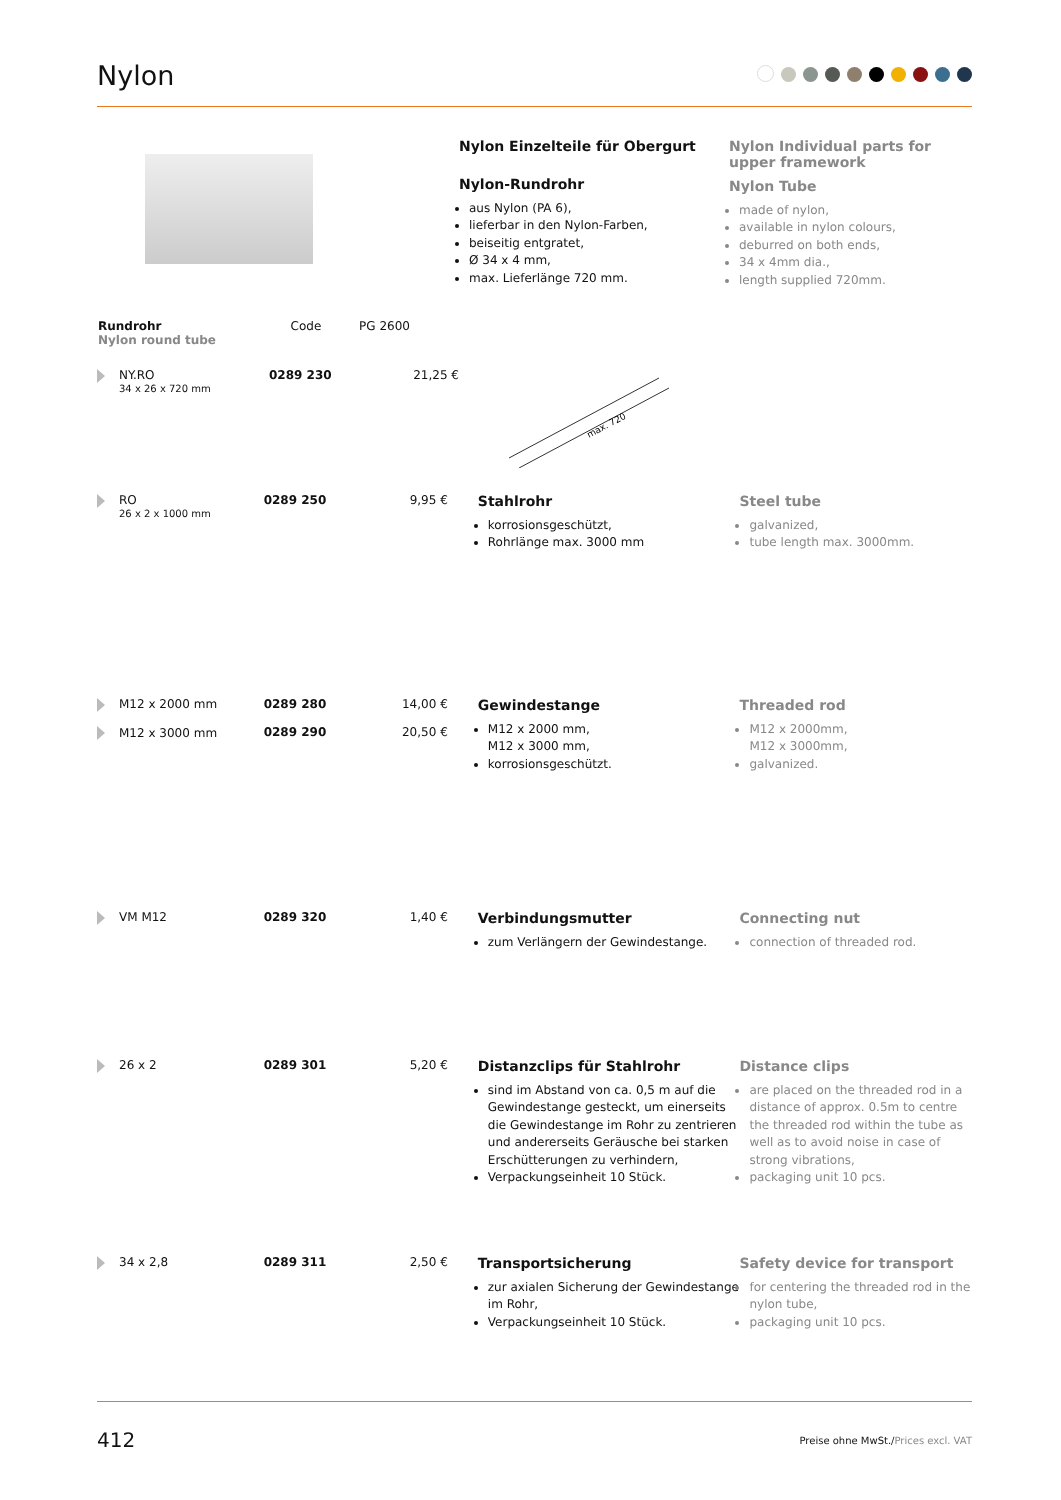Nylon
Nylon Einzelteile für Obergurt
Nylon-Rundrohr
aus Nylon (PA 6),
lieferbar in den Nylon-Farben,
beiseitig entgratet,
Ø 34 x 4 mm,
max. Lieferlänge 720 mm.
Nylon Individual parts for upper framework
Nylon Tube
made of nylon,
available in nylon colours,
deburred on both ends,
34 x 4mm dia.,
length supplied 720mm.
| Rundrohr Nylon round tube | Code | PG 2600 |
| --- | --- | --- |
NY.RO
34 x 26 x 720 mm
0289 230 21,25 €
max. 720
RO
26 x 2 x 1000 mm
0289 250 9,95 €
Stahlrohr
korrosionsgeschützt,
Rohrlänge max. 3000 mm
Steel tube
galvanized,
tube length max. 3000mm.
M12 x 2000 mm
M12 x 3000 mm
0289 280
0289 290
14,00 €
20,50 €
Gewindestange
M12 x 2000 mm,
M12 x 3000 mm,
korrosionsgeschützt.
Threaded rod
M12 x 2000mm,
M12 x 3000mm,
galvanized.
VM M12 0289 320 1,40 €
Verbindungsmutter
zum Verlängern der Gewindestange.
Connecting nut
connection of threaded rod.
26 x 2 0289 301 5,20 €
Distanzclips für Stahlrohr
sind im Abstand von ca. 0,5 m auf die Gewindestange gesteckt, um einerseits die Gewindestange im Rohr zu zentrieren und andererseits Geräusche bei starken Erschütterungen zu verhindern,
Verpackungseinheit 10 Stück.
Distance clips
are placed on the threaded rod in a distance of approx. 0.5m to centre the threaded rod within the tube as well as to avoid noise in case of strong vibrations,
packaging unit 10 pcs.
34 x 2,8 0289 311 2,50 €
Transportsicherung
zur axialen Sicherung der Gewindestange im Rohr,
Verpackungseinheit 10 Stück.
Safety device for transport
for centering the threaded rod in the nylon tube,
packaging unit 10 pcs.
412 Preise ohne MwSt./Prices excl. VAT